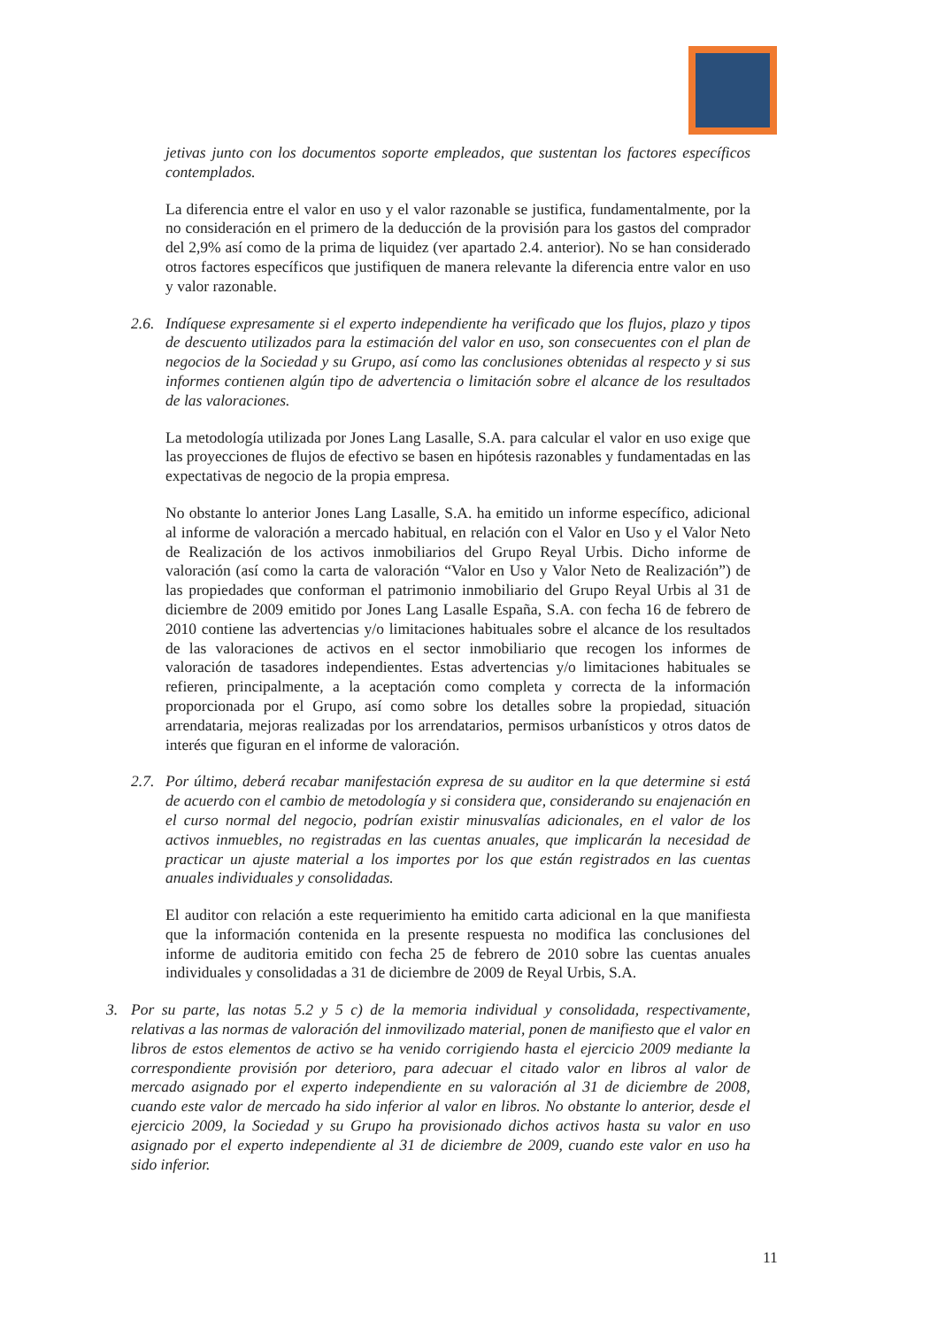jetivas junto con los documentos soporte empleados, que sustentan los factores específicos contemplados.
La diferencia entre el valor en uso y el valor razonable se justifica, fundamentalmente, por la no consideración en el primero de la deducción de la provisión para los gastos del comprador del 2,9% así como de la prima de liquidez (ver apartado 2.4. anterior). No se han considerado otros factores específicos que justifiquen de manera relevante la diferencia entre valor en uso y valor razonable.
2.6.
Indíquese expresamente si el experto independiente ha verificado que los flujos, plazo y tipos de descuento utilizados para la estimación del valor en uso, son consecuentes con el plan de negocios de la Sociedad y su Grupo, así como las conclusiones obtenidas al respecto y si sus informes contienen algún tipo de advertencia o limitación sobre el alcance de los resultados de las valoraciones.
La metodología utilizada por Jones Lang Lasalle, S.A. para calcular el valor en uso exige que las proyecciones de flujos de efectivo se basen en hipótesis razonables y fundamentadas en las expectativas de negocio de la propia empresa.
No obstante lo anterior Jones Lang Lasalle, S.A. ha emitido un informe específico, adicional al informe de valoración a mercado habitual, en relación con el Valor en Uso y el Valor Neto de Realización de los activos inmobiliarios del Grupo Reyal Urbis. Dicho informe de valoración (así como la carta de valoración “Valor en Uso y Valor Neto de Realización”) de las propiedades que conforman el patrimonio inmobiliario del Grupo Reyal Urbis al 31 de diciembre de 2009 emitido por Jones Lang Lasalle España, S.A. con fecha 16 de febrero de 2010 contiene las advertencias y/o limitaciones habituales sobre el alcance de los resultados de las valoraciones de activos en el sector inmobiliario que recogen los informes de valoración de tasadores independientes. Estas advertencias y/o limitaciones habituales se refieren, principalmente, a la aceptación como completa y correcta de la información proporcionada por el Grupo, así como sobre los detalles sobre la propiedad, situación arrendataria, mejoras realizadas por los arrendatarios, permisos urbanísticos y otros datos de interés que figuran en el informe de valoración.
2.7.
Por último, deberá recabar manifestación expresa de su auditor en la que determine si está de acuerdo con el cambio de metodología y si considera que, considerando su enajenación en el curso normal del negocio, podrían existir minusvalías adicionales, en el valor de los activos inmuebles, no registradas en las cuentas anuales, que implicarán la necesidad de practicar un ajuste material a los importes por los que están registrados en las cuentas anuales individuales y consolidadas.
El auditor con relación a este requerimiento ha emitido carta adicional en la que manifiesta que la información contenida en la presente respuesta no modifica las conclusiones del informe de auditoria emitido con fecha 25 de febrero de 2010 sobre las cuentas anuales individuales y consolidadas a 31 de diciembre de 2009 de Reyal Urbis, S.A.
3. Por su parte, las notas 5.2 y 5 c) de la memoria individual y consolidada, respectivamente, relativas a las normas de valoración del inmovilizado material, ponen de manifiesto que el valor en libros de estos elementos de activo se ha venido corrigiendo hasta el ejercicio 2009 mediante la correspondiente provisión por deterioro, para adecuar el citado valor en libros al valor de mercado asignado por el experto independiente en su valoración al 31 de diciembre de 2008, cuando este valor de mercado ha sido inferior al valor en libros. No obstante lo anterior, desde el ejercicio 2009, la Sociedad y su Grupo ha provisionado dichos activos hasta su valor en uso asignado por el experto independiente al 31 de diciembre de 2009, cuando este valor en uso ha sido inferior.
11